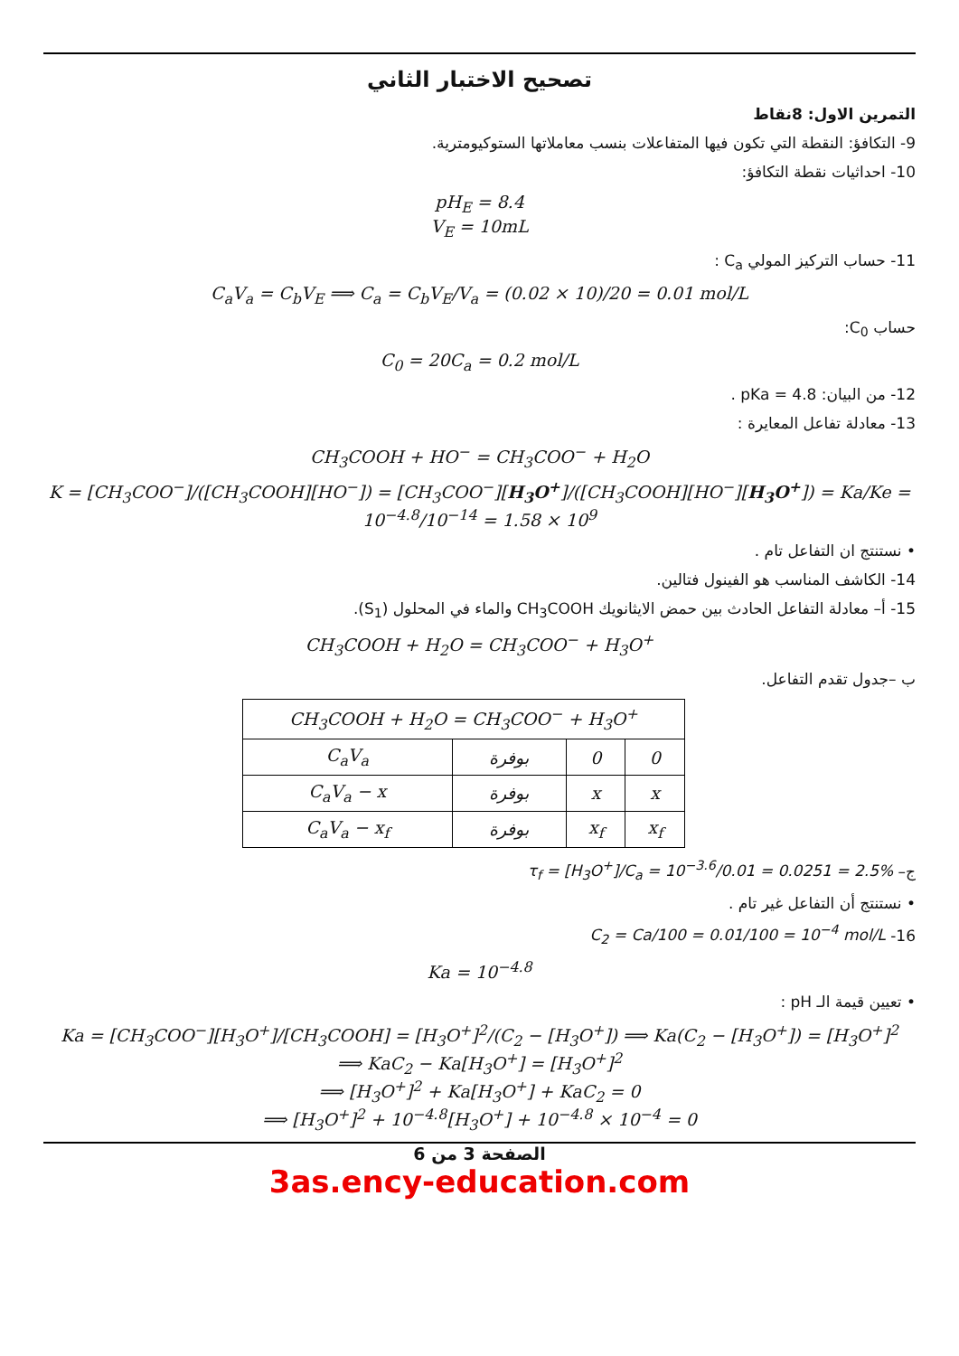تصحيح الاختبار الثاني
التمرين الاول: 8نقاط
9- التكافؤ: النقطة التي تكون فيها المتفاعلات بنسب معاملاتها الستوكيومترية.
10- احداثيات نقطة التكافؤ:
pH<sub>E</sub> = 8.4
V<sub>E</sub> = 10mL
11- حساب التركيز المولي C<sub>a</sub> :
C<sub>a</sub>V<sub>a</sub> = C<sub>b</sub>V<sub>E</sub> ⟹ C<sub>a</sub> = C<sub>b</sub>V<sub>E</sub>/V<sub>a</sub> = (0.02 × 10)/20 = 0.01 mol/L
حساب C<sub>0</sub>:
C<sub>0</sub> = 20C<sub>a</sub> = 0.2 mol/L
12- من البيان: pKa = 4.8 .
13- معادلة تفاعل المعايرة :
CH<sub>3</sub>COOH + HO<sup>−</sup> = CH<sub>3</sub>COO<sup>−</sup> + H<sub>2</sub>O
K = [CH<sub>3</sub>COO<sup>−</sup>]/([CH<sub>3</sub>COOH][HO<sup>−</sup>]) = [CH<sub>3</sub>COO<sup>−</sup>][H<sub>3</sub>O<sup>+</sup>]/([CH<sub>3</sub>COOH][HO<sup>−</sup>][H<sub>3</sub>O<sup>+</sup>]) = Ka/Ke = 10<sup>−4.8</sup>/10<sup>−14</sup> = 1.58 × 10<sup>9</sup>
• نستنتج ان التفاعل تام .
14- الكاشف المناسب هو الفينول فتالين.
15- أ– معادلة التفاعل الحادث بين حمض الايثانويك CH<sub>3</sub>COOH والماء في المحلول (S<sub>1</sub>).
CH<sub>3</sub>COOH + H<sub>2</sub>O = CH<sub>3</sub>COO<sup>−</sup> + H<sub>3</sub>O<sup>+</sup>
ب –جدول تقدم التفاعل.
| CH<sub>3</sub>COOH + H<sub>2</sub>O = CH<sub>3</sub>COO<sup>−</sup> + H<sub>3</sub>O<sup>+</sup> | | | |
| C<sub>a</sub>V<sub>a</sub> | بوفرة | 0 | 0 |
| C<sub>a</sub>V<sub>a</sub> − x | بوفرة | x | x |
| C<sub>a</sub>V<sub>a</sub> − x<sub>f</sub> | بوفرة | x<sub>f</sub> | x<sub>f</sub> |
ج– τ<sub>f</sub> = [H<sub>3</sub>O<sup>+</sup>]/C<sub>a</sub> = 10<sup>−3.6</sup>/0.01 = 0.0251 = 2.5%
• نستنتج أن التفاعل غير تام .
16- C<sub>2</sub> = Ca/100 = 0.01/100 = 10<sup>−4</sup> mol/L
Ka = 10<sup>−4.8</sup>
• تعيين قيمة الـ pH :
Ka = [CH<sub>3</sub>COO<sup>−</sup>][H<sub>3</sub>O<sup>+</sup>]/[CH<sub>3</sub>COOH] = [H<sub>3</sub>O<sup>+</sup>]<sup>2</sup>/(C<sub>2</sub> − [H<sub>3</sub>O<sup>+</sup>]) ⟹ Ka(C<sub>2</sub> − [H<sub>3</sub>O<sup>+</sup>]) = [H<sub>3</sub>O<sup>+</sup>]<sup>2</sup>
⟹ KaC<sub>2</sub> − Ka[H<sub>3</sub>O<sup>+</sup>] = [H<sub>3</sub>O<sup>+</sup>]<sup>2</sup>
⟹ [H<sub>3</sub>O<sup>+</sup>]<sup>2</sup> + Ka[H<sub>3</sub>O<sup>+</sup>] + KaC<sub>2</sub> = 0
⟹ [H<sub>3</sub>O<sup>+</sup>]<sup>2</sup> + 10<sup>−4.8</sup>[H<sub>3</sub>O<sup>+</sup>] + 10<sup>−4.8</sup> × 10<sup>−4</sup> = 0
الصفحة 3 من 6
3as.ency-education.com